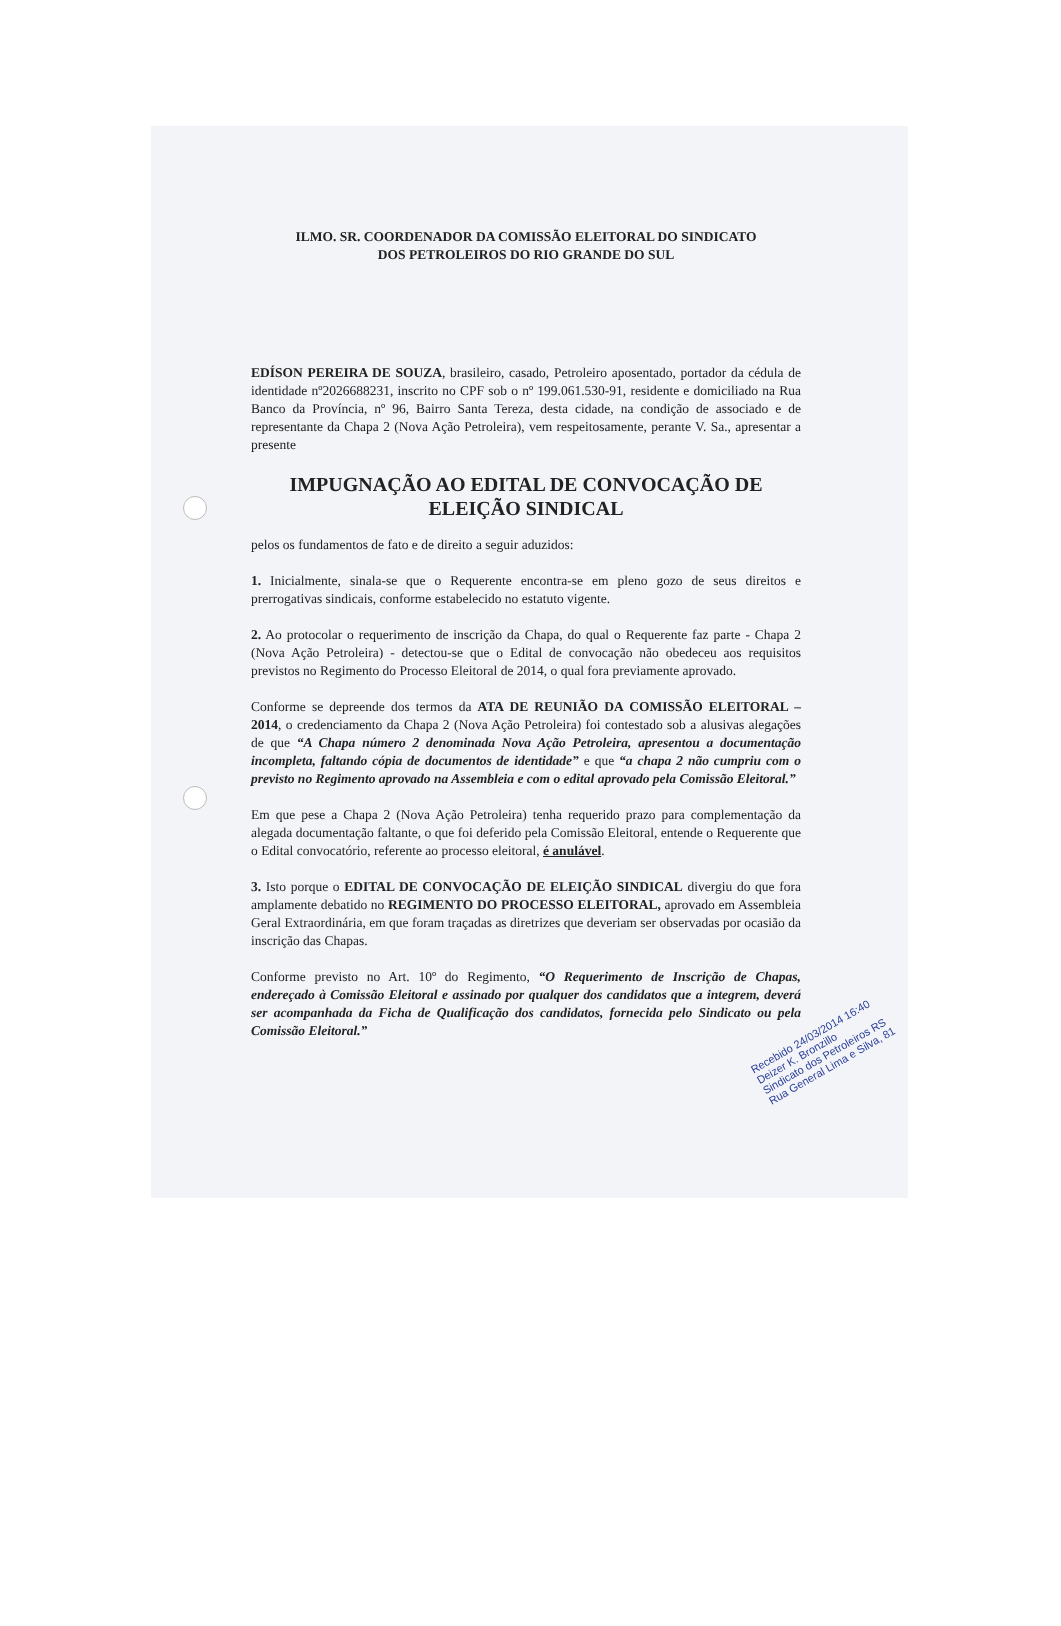ILMO. SR. COORDENADOR DA COMISSÃO ELEITORAL DO SINDICATO
DOS PETROLEIROS DO RIO GRANDE DO SUL
EDÍSON PEREIRA DE SOUZA, brasileiro, casado, Petroleiro aposentado, portador da cédula de identidade nº2026688231, inscrito no CPF sob o nº 199.061.530-91, residente e domiciliado na Rua Banco da Província, nº 96, Bairro Santa Tereza, desta cidade, na condição de associado e de representante da Chapa 2 (Nova Ação Petroleira), vem respeitosamente, perante V. Sa., apresentar a presente
IMPUGNAÇÃO AO EDITAL DE CONVOCAÇÃO DE ELEIÇÃO SINDICAL
pelos os fundamentos de fato e de direito a seguir aduzidos:
1. Inicialmente, sinala-se que o Requerente encontra-se em pleno gozo de seus direitos e prerrogativas sindicais, conforme estabelecido no estatuto vigente.
2. Ao protocolar o requerimento de inscrição da Chapa, do qual o Requerente faz parte - Chapa 2 (Nova Ação Petroleira) - detectou-se que o Edital de convocação não obedeceu aos requisitos previstos no Regimento do Processo Eleitoral de 2014, o qual fora previamente aprovado.
Conforme se depreende dos termos da ATA DE REUNIÃO DA COMISSÃO ELEITORAL – 2014, o credenciamento da Chapa 2 (Nova Ação Petroleira) foi contestado sob a alusivas alegações de que “A Chapa número 2 denominada Nova Ação Petroleira, apresentou a documentação incompleta, faltando cópia de documentos de identidade” e que “a chapa 2 não cumpriu com o previsto no Regimento aprovado na Assembleia e com o edital aprovado pela Comissão Eleitoral.”
Em que pese a Chapa 2 (Nova Ação Petroleira) tenha requerido prazo para complementação da alegada documentação faltante, o que foi deferido pela Comissão Eleitoral, entende o Requerente que o Edital convocatório, referente ao processo eleitoral, é anulável.
3. Isto porque o EDITAL DE CONVOCAÇÃO DE ELEIÇÃO SINDICAL divergiu do que fora amplamente debatido no REGIMENTO DO PROCESSO ELEITORAL, aprovado em Assembleia Geral Extraordinária, em que foram traçadas as diretrizes que deveriam ser observadas por ocasião da inscrição das Chapas.
Conforme previsto no Art. 10º do Regimento, “O Requerimento de Inscrição de Chapas, endereçado à Comissão Eleitoral e assinado por qualquer dos candidatos que a integrem, deverá ser acompanhada da Ficha de Qualificação dos candidatos, fornecida pelo Sindicato ou pela Comissão Eleitoral.”
Recebido 24/03/2014 16:40
Deizer K. Bronzillo
Sindicato dos Petroleiros RS
Rua General Lima e Silva, 81